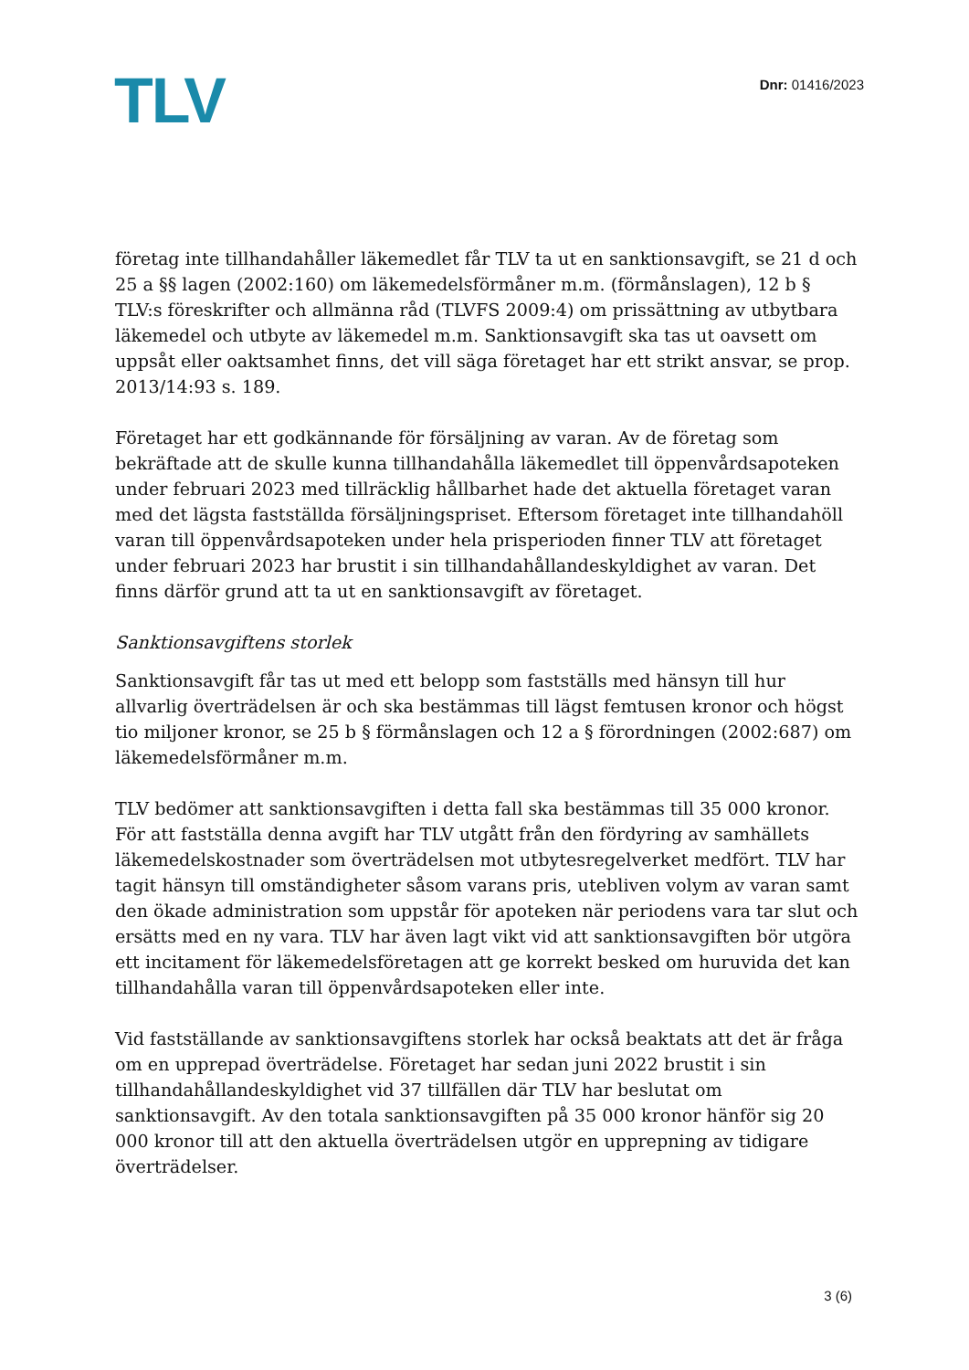TLV
Dnr: 01416/2023
företag inte tillhandahåller läkemedlet får TLV ta ut en sanktionsavgift, se 21 d och 25 a §§ lagen (2002:160) om läkemedelsförmåner m.m. (förmånslagen), 12 b § TLV:s föreskrifter och allmänna råd (TLVFS 2009:4) om prissättning av utbytbara läkemedel och utbyte av läkemedel m.m. Sanktionsavgift ska tas ut oavsett om uppsåt eller oaktsamhet finns, det vill säga företaget har ett strikt ansvar, se prop. 2013/14:93 s. 189.
Företaget har ett godkännande för försäljning av varan. Av de företag som bekräftade att de skulle kunna tillhandahålla läkemedlet till öppenvårdsapoteken under februari 2023 med tillräcklig hållbarhet hade det aktuella företaget varan med det lägsta fastställda försäljningspriset. Eftersom företaget inte tillhandahöll varan till öppenvårdsapoteken under hela prisperioden finner TLV att företaget under februari 2023 har brustit i sin tillhandahållandeskyldighet av varan. Det finns därför grund att ta ut en sanktionsavgift av företaget.
Sanktionsavgiftens storlek
Sanktionsavgift får tas ut med ett belopp som fastställs med hänsyn till hur allvarlig överträdelsen är och ska bestämmas till lägst femtusen kronor och högst tio miljoner kronor, se 25 b § förmånslagen och 12 a § förordningen (2002:687) om läkemedelsförmåner m.m.
TLV bedömer att sanktionsavgiften i detta fall ska bestämmas till 35 000 kronor. För att fastställa denna avgift har TLV utgått från den fördyring av samhällets läkemedelskostnader som överträdelsen mot utbytesregelverket medfört. TLV har tagit hänsyn till omständigheter såsom varans pris, utebliven volym av varan samt den ökade administration som uppstår för apoteken när periodens vara tar slut och ersätts med en ny vara. TLV har även lagt vikt vid att sanktionsavgiften bör utgöra ett incitament för läkemedelsföretagen att ge korrekt besked om huruvida det kan tillhandahålla varan till öppenvårdsapoteken eller inte.
Vid fastställande av sanktionsavgiftens storlek har också beaktats att det är fråga om en upprepad överträdelse. Företaget har sedan juni 2022 brustit i sin tillhandahållandeskyldighet vid 37 tillfällen där TLV har beslutat om sanktionsavgift. Av den totala sanktionsavgiften på 35 000 kronor hänför sig 20 000 kronor till att den aktuella överträdelsen utgör en upprepning av tidigare överträdelser.
3 (6)